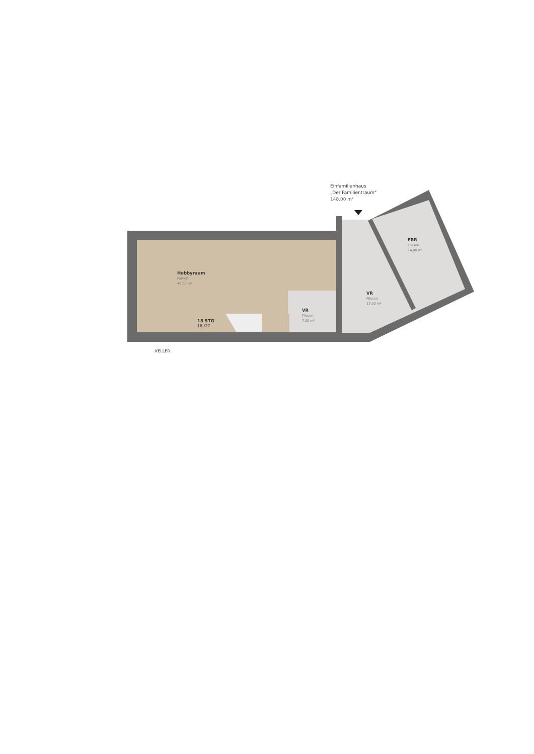Einfamilienhaus
„Der Familientraum"
148,00 m²
Hobbyraum
Parkett
40,00 m²
18 STG
18 /27
VR
Fliesen
7,00 m²
VR
Fliesen
15,00 m²
FRR
Fliesen
14,00 m²
KELLER